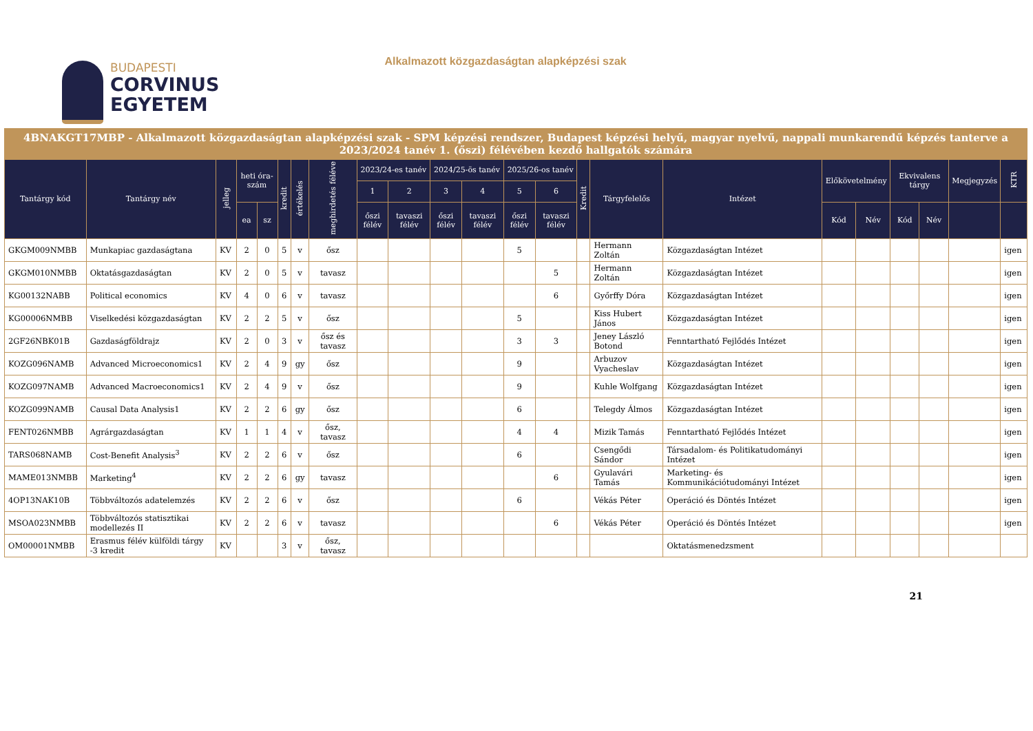BUDAPESTI
CORVINUS
EGYETEM
Alkalmazott közgazdaságtan alapképzési szak
| 4BNAKGT17MBP - Alkalmazott közgazdaságtan alapképzési szak - SPM képzési rendszer, Budapest képzési helyű, magyar nyelvű, nappali munkarendű képzés tanterve a 2023/2024 tanév 1. (őszi) félévében kezdő hallgatók számára | | | | | | | | | | | | | | | | | | | | | | |
| Tantárgy kód | Tantárgy név | jelleg | heti óra-szám | | kredit | értékelés | meghirdetés féléve | 2023/24-es tanév | | 2024/25-ös tanév | | 2025/26-os tanév | | Kredit | Tárgyfelelős | Intézet | Előkövetelmény | | Ekvivalens tárgy | | Megjegyzés | KTR |
| | | | | | | | | 1 | 2 | 3 | 4 | 5 | 6 | | | | | | | | | |
| | | | ea | sz | | | | őszi félév | tavaszi félév | őszi félév | tavaszi félév | őszi félév | tavaszi félév | | | | Kód | Név | Kód | Név | | |
| GKGM009NMBB | Munkapiac gazdaságtana | KV | 2 | 0 | 5 | v | ősz | | | | | 5 | | | Hermann Zoltán | Közgazdaságtan Intézet | | | | | | igen |
| GKGM010NMBB | Oktatásgazdaságtan | KV | 2 | 0 | 5 | v | tavasz | | | | | | 5 | | Hermann Zoltán | Közgazdaságtan Intézet | | | | | | igen |
| KG00132NABB | Political economics | KV | 4 | 0 | 6 | v | tavasz | | | | | | 6 | | Győrffy Dóra | Közgazdaságtan Intézet | | | | | | igen |
| KG00006NMBB | Viselkedési közgazdaságtan | KV | 2 | 2 | 5 | v | ősz | | | | | 5 | | | Kiss Hubert János | Közgazdaságtan Intézet | | | | | | igen |
| 2GF26NBK01B | Gazdaságföldrajz | KV | 2 | 0 | 3 | v | ősz és tavasz | | | | | 3 | 3 | | Jeney László Botond | Fenntartható Fejlődés Intézet | | | | | | igen |
| KOZG096NAMB | Advanced Microeconomics1 | KV | 2 | 4 | 9 | gy | ősz | | | | | 9 | | | Arbuzov Vyacheslav | Közgazdaságtan Intézet | | | | | | igen |
| KOZG097NAMB | Advanced Macroeconomics1 | KV | 2 | 4 | 9 | v | ősz | | | | | 9 | | | Kuhle Wolfgang | Közgazdaságtan Intézet | | | | | | igen |
| KOZG099NAMB | Causal Data Analysis1 | KV | 2 | 2 | 6 | gy | ősz | | | | | 6 | | | Telegdy Álmos | Közgazdaságtan Intézet | | | | | | igen |
| FENT026NMBB | Agrárgazdaságtan | KV | 1 | 1 | 4 | v | ősz, tavasz | | | | | 4 | 4 | | Mizik Tamás | Fenntartható Fejlődés Intézet | | | | | | igen |
| TARS068NAMB | Cost-Benefit Analysis<sup>3</sup> | KV | 2 | 2 | 6 | v | ősz | | | | | 6 | | | Csengődi Sándor | Társadalom- és Politikatudományi Intézet | | | | | | igen |
| MAME013NMBB | Marketing<sup>4</sup> | KV | 2 | 2 | 6 | gy | tavasz | | | | | | 6 | | Gyulavári Tamás | Marketing- és Kommunikációtudományi Intézet | | | | | | igen |
| 4OP13NAK10B | Többváltozós adatelemzés | KV | 2 | 2 | 6 | v | ősz | | | | | 6 | | | Vékás Péter | Operáció és Döntés Intézet | | | | | | igen |
| MSOA023NMBB | Többváltozós statisztikai modellezés II | KV | 2 | 2 | 6 | v | tavasz | | | | | | 6 | | Vékás Péter | Operáció és Döntés Intézet | | | | | | igen |
| OM00001NMBB | Erasmus félév külföldi tárgy -3 kredit | KV | | | 3 | v | ősz, tavasz | | | | | | | | | Oktatásmenedzsment | | | | | | |
21